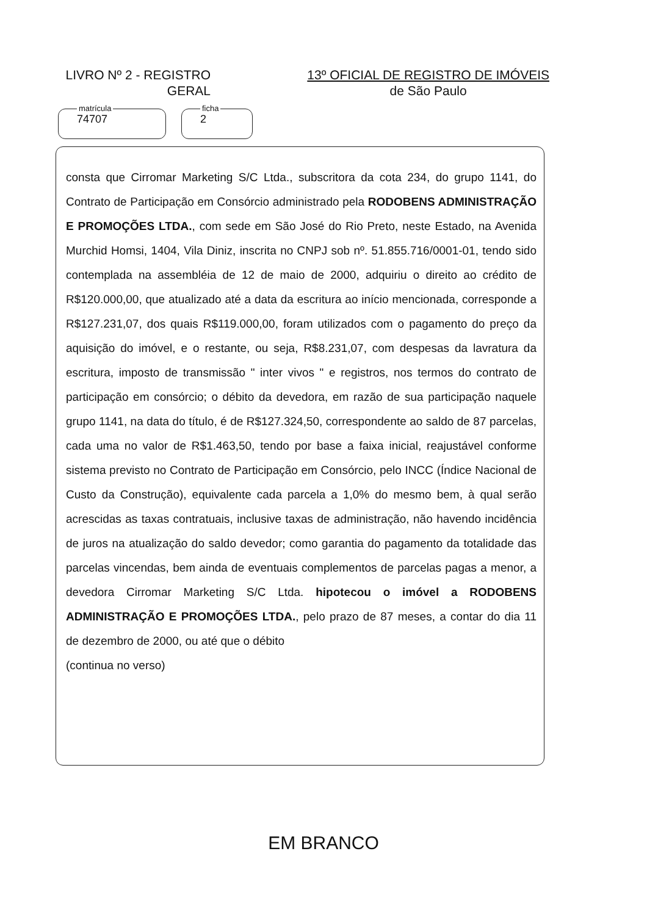LIVRO Nº 2 - REGISTRO
GERAL
13º OFICIAL DE REGISTRO DE IMÓVEIS
de São Paulo
matrícula
74707
ficha
2
consta que Cirromar Marketing S/C Ltda., subscritora da cota 234, do grupo 1141, do Contrato de Participação em Consórcio administrado pela RODOBENS ADMINISTRAÇÃO E PROMOÇÕES LTDA., com sede em São José do Rio Preto, neste Estado, na Avenida Murchid Homsi, 1404, Vila Diniz, inscrita no CNPJ sob nº. 51.855.716/0001-01, tendo sido contemplada na assembléia de 12 de maio de 2000, adquiriu o direito ao crédito de R$120.000,00, que atualizado até a data da escritura ao início mencionada, corresponde a R$127.231,07, dos quais R$119.000,00, foram utilizados com o pagamento do preço da aquisição do imóvel, e o restante, ou seja, R$8.231,07, com despesas da lavratura da escritura, imposto de transmissão " inter vivos " e registros, nos termos do contrato de participação em consórcio; o débito da devedora, em razão de sua participação naquele grupo 1141, na data do título, é de R$127.324,50, correspondente ao saldo de 87 parcelas, cada uma no valor de R$1.463,50, tendo por base a faixa inicial, reajustável conforme sistema previsto no Contrato de Participação em Consórcio, pelo INCC (Índice Nacional de Custo da Construção), equivalente cada parcela a 1,0% do mesmo bem, à qual serão acrescidas as taxas contratuais, inclusive taxas de administração, não havendo incidência de juros na atualização do saldo devedor; como garantia do pagamento da totalidade das parcelas vincendas, bem ainda de eventuais complementos de parcelas pagas a menor, a devedora Cirromar Marketing S/C Ltda. hipotecou o imóvel a RODOBENS ADMINISTRAÇÃO E PROMOÇÕES LTDA., pelo prazo de 87 meses, a contar do dia 11 de dezembro de 2000, ou até que o débito
(continua no verso)
EM BRANCO